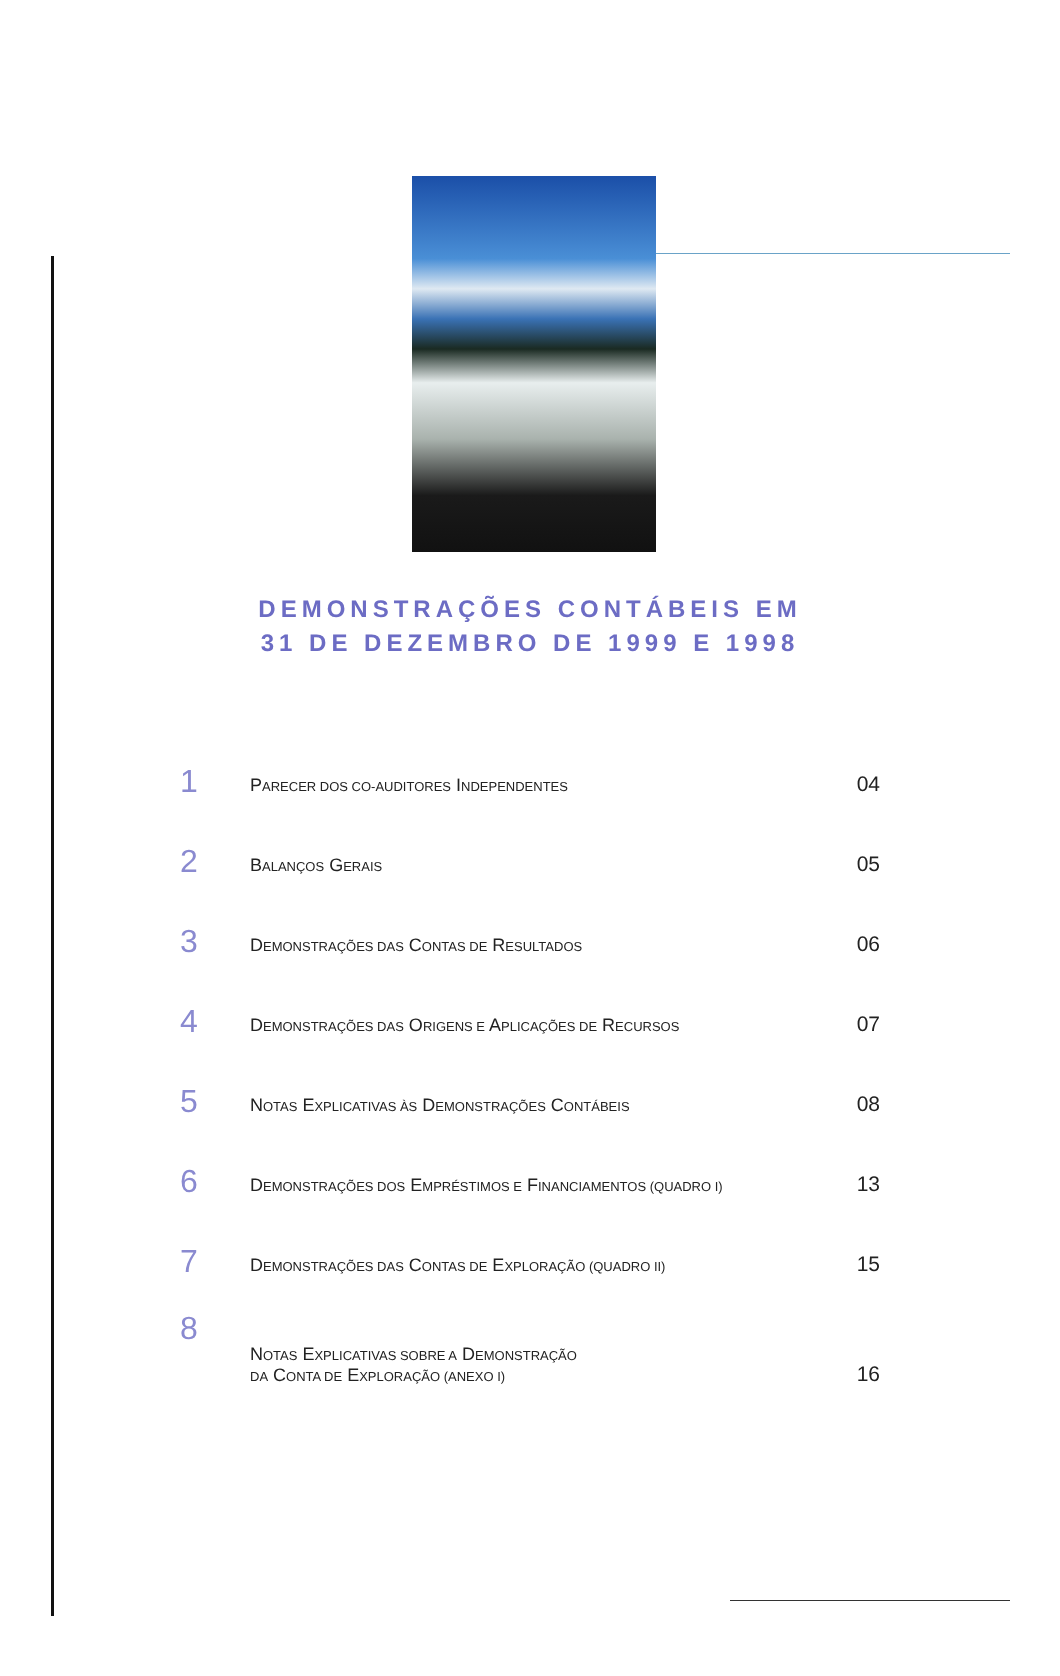DEMONSTRAÇÕES CONTÁBEIS EM
31 DE DEZEMBRO DE 1999 E 1998
1
PARECER DOS CO-AUDITORES INDEPENDENTES
04
2
BALANÇOS GERAIS
05
3
DEMONSTRAÇÕES DAS CONTAS DE RESULTADOS
06
4
DEMONSTRAÇÕES DAS ORIGENS E APLICAÇÕES DE RECURSOS
07
5
NOTAS EXPLICATIVAS ÀS DEMONSTRAÇÕES CONTÁBEIS
08
6
DEMONSTRAÇÕES DOS EMPRÉSTIMOS E FINANCIAMENTOS (QUADRO I)
13
7
DEMONSTRAÇÕES DAS CONTAS DE EXPLORAÇÃO (QUADRO II)
15
8
NOTAS EXPLICATIVAS SOBRE A DEMONSTRAÇÃO
DA CONTA DE EXPLORAÇÃO (ANEXO I)
16